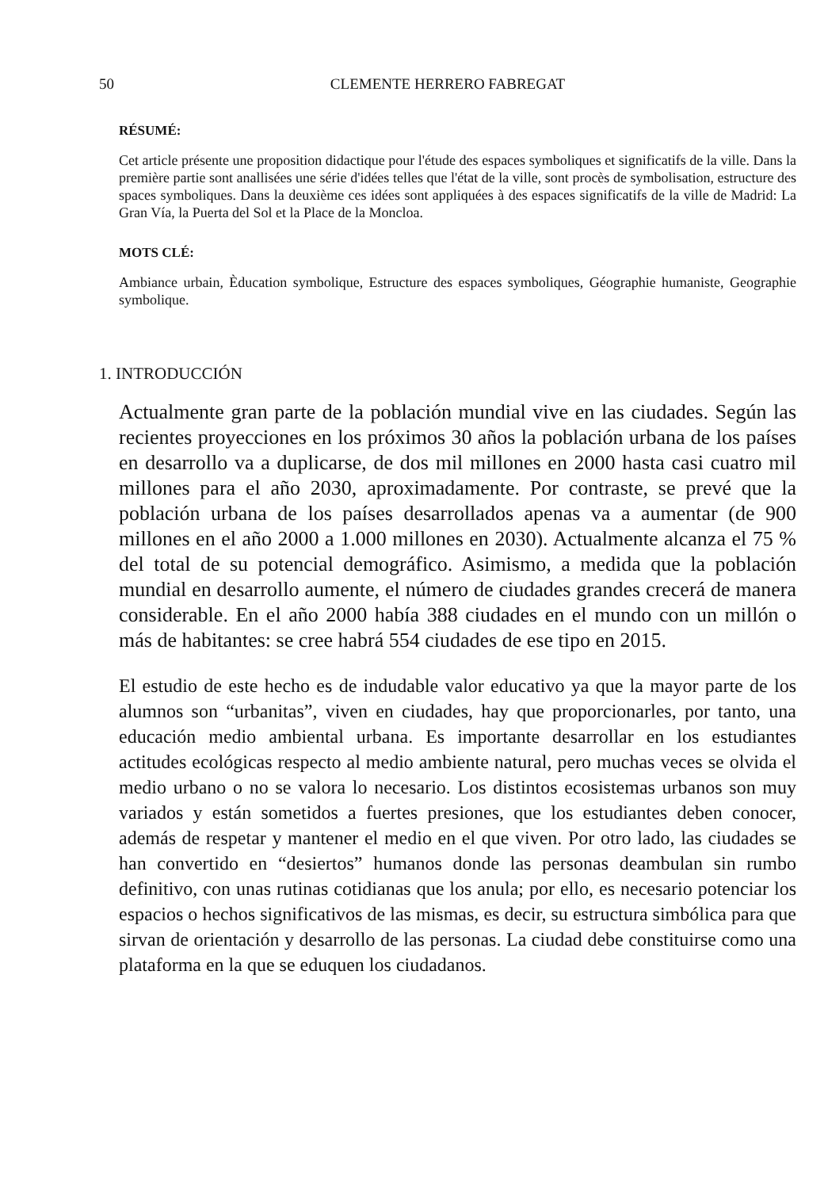50 CLEMENTE HERRERO FABREGAT
RÉSUMÉ:
Cet article présente une proposition didactique pour l'étude des espaces symboliques et significatifs de la ville. Dans la première partie sont anallisées une série d'idées telles que l'état de la ville, sont procès de symbolisation, estructure des spaces symboliques. Dans la deuxième ces idées sont appliquées à des espaces significatifs de la ville de Madrid: La Gran Vía, la Puerta del Sol et la Place de la Moncloa.
MOTS CLÉ:
Ambiance urbain, Èducation symbolique, Estructure des espaces symboliques, Géographie humaniste, Geographie symbolique.
1. INTRODUCCIÓN
Actualmente gran parte de la población mundial vive en las ciudades. Según las recientes proyecciones en los próximos 30 años la población urbana de los países en desarrollo va a duplicarse, de dos mil millones en 2000 hasta casi cuatro mil millones para el año 2030, aproximadamente. Por contraste, se prevé que la población urbana de los países desarrollados apenas va a aumentar (de 900 millones en el año 2000 a 1.000 millones en 2030). Actualmente alcanza el 75 % del total de su potencial demográfico. Asimismo, a medida que la población mundial en desarrollo aumente, el número de ciudades grandes crecerá de manera considerable. En el año 2000 había 388 ciudades en el mundo con un millón o más de habitantes: se cree habrá 554 ciudades de ese tipo en 2015.
El estudio de este hecho es de indudable valor educativo ya que la mayor parte de los alumnos son “urbanitas”, viven en ciudades, hay que proporcionarles, por tanto, una educación medio ambiental urbana. Es importante desarrollar en los estudiantes actitudes ecológicas respecto al medio ambiente natural, pero muchas veces se olvida el medio urbano o no se valora lo necesario. Los distintos ecosistemas urbanos son muy variados y están sometidos a fuertes presiones, que los estudiantes deben conocer, además de respetar y mantener el medio en el que viven. Por otro lado, las ciudades se han convertido en “desiertos” humanos donde las personas deambulan sin rumbo definitivo, con unas rutinas cotidianas que los anula; por ello, es necesario potenciar los espacios o hechos significativos de las mismas, es decir, su estructura simbólica para que sirvan de orientación y desarrollo de las personas. La ciudad debe constituirse como una plataforma en la que se eduquen los ciudadanos.